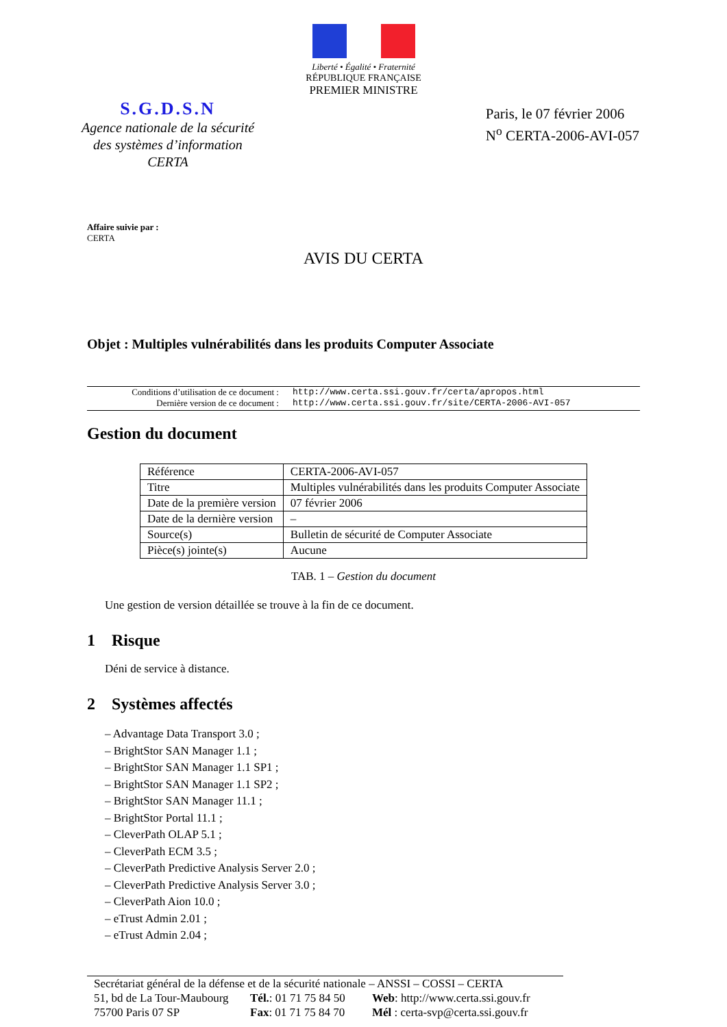Liberté • Égalité • Fraternité
RÉPUBLIQUE FRANÇAISE
PREMIER MINISTRE
S.G.D.S.N
Agence nationale de la sécurité
des systèmes d’information
CERTA
Paris, le 07 février 2006
N<sup>o</sup> CERTA-2006-AVI-057
Affaire suivie par :
CERTA
AVIS DU CERTA
Objet : Multiples vulnérabilités dans les produits Computer Associate
Conditions d’utilisation de ce document : http://www.certa.ssi.gouv.fr/certa/apropos.html
Dernière version de ce document : http://www.certa.ssi.gouv.fr/site/CERTA-2006-AVI-057
Gestion du document
| Référence | CERTA-2006-AVI-057 |
| Titre | Multiples vulnérabilités dans les produits Computer Associate |
| Date de la première version | 07 février 2006 |
| Date de la dernière version | – |
| Source(s) | Bulletin de sécurité de Computer Associate |
| Pièce(s) jointe(s) | Aucune |
TAB. 1 – Gestion du document
Une gestion de version détaillée se trouve à la fin de ce document.
1 Risque
Déni de service à distance.
2 Systèmes affectés
– Advantage Data Transport 3.0 ;
– BrightStor SAN Manager 1.1 ;
– BrightStor SAN Manager 1.1 SP1 ;
– BrightStor SAN Manager 1.1 SP2 ;
– BrightStor SAN Manager 11.1 ;
– BrightStor Portal 11.1 ;
– CleverPath OLAP 5.1 ;
– CleverPath ECM 3.5 ;
– CleverPath Predictive Analysis Server 2.0 ;
– CleverPath Predictive Analysis Server 3.0 ;
– CleverPath Aion 10.0 ;
– eTrust Admin 2.01 ;
– eTrust Admin 2.04 ;
Secrétariat général de la défense et de la sécurité nationale – ANSSI – COSSI – CERTA
51, bd de La Tour-Maubourg Tél.: 01 71 75 84 50 Web: http://www.certa.ssi.gouv.fr
75700 Paris 07 SP Fax: 01 71 75 84 70 Mél : certa-svp@certa.ssi.gouv.fr